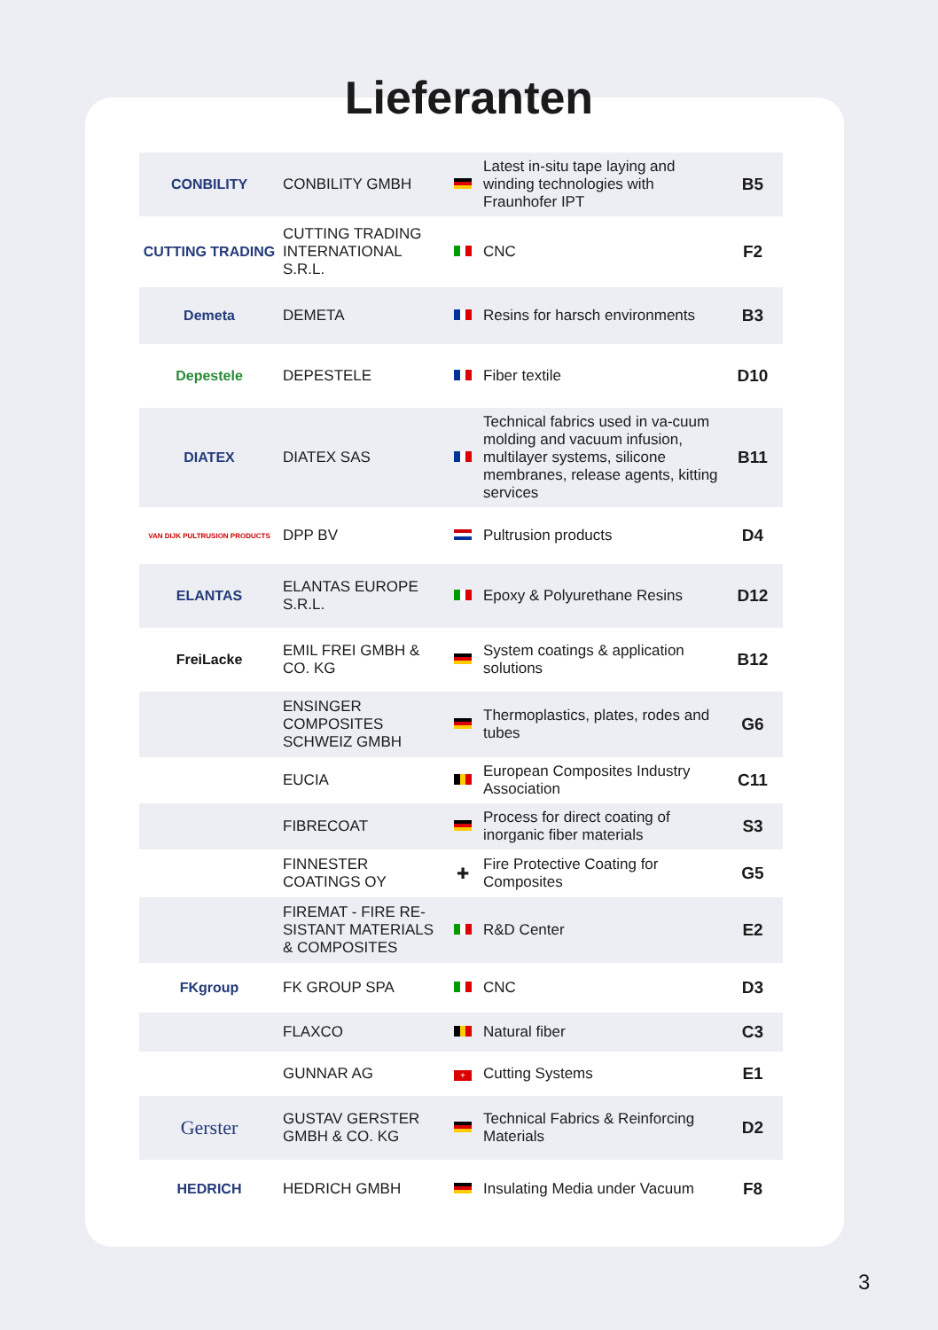Lieferanten
| CONBILITY | CONBILITY GMBH | | Latest in-situ tape laying and winding technologies with Fraunhofer IPT | B5 |
| CUTTING TRADING | CUTTING TRADING INTERNATIONAL S.R.L. | | CNC | F2 |
| Demeta | DEMETA | | Resins for harsch environments | B3 |
| Depestele | DEPESTELE | | Fiber textile | D10 |
| DIATEX | DIATEX SAS | | Technical fabrics used in va-cuum molding and vacuum infusion, multilayer systems, silicone membranes, release agents, kitting services | B11 |
| VAN DIJK PULTRUSION PRODUCTS | DPP BV | | Pultrusion products | D4 |
| ELANTAS | ELANTAS EUROPE S.R.L. | | Epoxy & Polyurethane Resins | D12 |
| FreiLacke | EMIL FREI GMBH & CO. KG | | System coatings & application solutions | B12 |
| | ENSINGER COMPOSITES SCHWEIZ GMBH | | Thermoplastics, plates, rodes and tubes | G6 |
| | EUCIA | | European Composites Industry Association | C11 |
| | FIBRECOAT | | Process for direct coating of inorganic fiber materials | S3 |
| | FINNESTER COATINGS OY | ✚ | Fire Protective Coating for Composites | G5 |
| | FIREMAT - FIRE RE-SISTANT MATERIALS & COMPOSITES | | R&D Center | E2 |
| FKgroup | FK GROUP SPA | | CNC | D3 |
| | FLAXCO | | Natural fiber | C3 |
| | GUNNAR AG | + | Cutting Systems | E1 |
| Gerster | GUSTAV GERSTER GMBH & CO. KG | | Technical Fabrics & Reinforcing Materials | D2 |
| HEDRICH | HEDRICH GMBH | | Insulating Media under Vacuum | F8 |
3